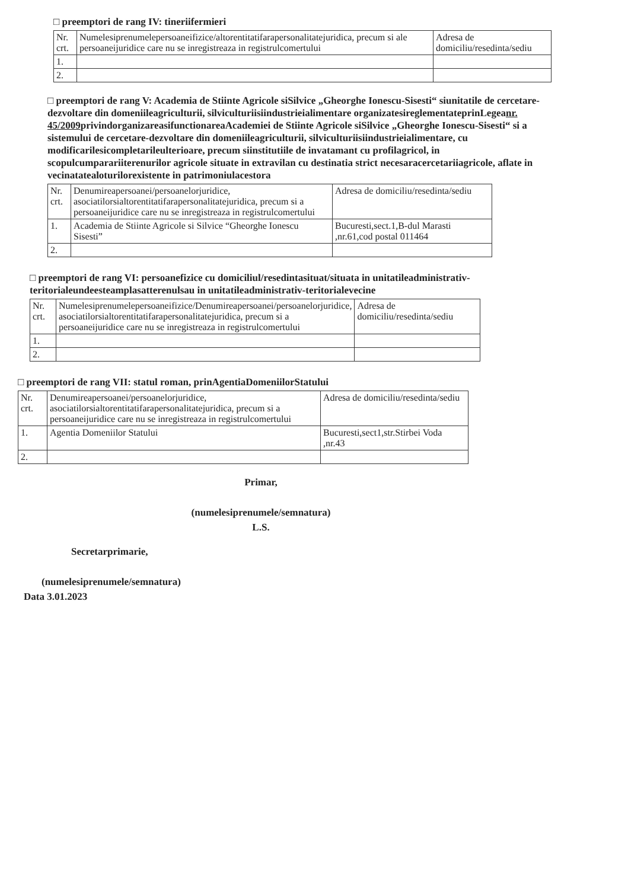□ preemptori de rang IV: tineriifermieri
| Nr. crt. | Numelesiprenumelepersoaneifizice/altorentitatifarapersonalitatejuridica, precum si ale persoaneijuridice care nu se inregistreaza in registrulcomertului | Adresa de domiciliu/resedinta/sediu |
| 1. | | |
| 2. | | |
□ preemptori de rang V: Academia de Stiinte Agricole siSilvice „Gheorghe Ionescu-Sisesti“ siunitatile de cercetare-dezvoltare din domeniileagriculturii, silviculturiisiindustrieialimentare organizatesireglementateprinLegeanr. 45/2009privindorganizareasifunctionareaAcademiei de Stiinte Agricole siSilvice „Gheorghe Ionescu-Sisesti“ si a sistemului de cercetare-dezvoltare din domeniileagriculturii, silviculturiisiindustrieialimentare, cu modificarilesicompletarileulterioare, precum siinstitutiile de invatamant cu profilagricol, in scopulcumparariiterenurilor agricole situate in extravilan cu destinatia strict necesaracercetariiagricole, aflate in vecinatatealoturilorexistente in patrimoniulacestora
| Nr. crt. | Denumireapersoanei/persoanelorjuridice, asociatilorsialtorentitatifarapersonalitatejuridica, precum si a persoaneijuridice care nu se inregistreaza in registrulcomertului | Adresa de domiciliu/resedinta/sediu |
| 1. | Academia de Stiinte Agricole si Silvice “Gheorghe Ionescu Sisesti” | Bucuresti,sect.1,B-dul Marasti ,nr.61,cod postal 011464 |
| 2. | | |
□ preemptori de rang VI: persoanefizice cu domiciliul/resedintasituat/situata in unitatileadministrativ-teritorialeundeesteamplasatterenulsau in unitatileadministrativ-teritorialevecine
| Nr. crt. | Numelesiprenumelepersoaneifizice/Denumireapersoanei/persoanelorjuridice, asociatilorsialtorentitatifarapersonalitatejuridica, precum si a persoaneijuridice care nu se inregistreaza in registrulcomertului | Adresa de domiciliu/resedinta/sediu |
| 1. | | |
| 2. | | |
□ preemptori de rang VII: statul roman, prinAgentiaDomeniilorStatului
| Nr. crt. | Denumireapersoanei/persoanelorjuridice, asociatilorsialtorentitatifarapersonalitatejuridica, precum si a persoaneijuridice care nu se inregistreaza in registrulcomertului | Adresa de domiciliu/resedinta/sediu |
| 1. | Agentia Domeniilor Statului | Bucuresti,sect1,str.Stirbei Voda ,nr.43 |
| 2. | | |
Primar,
(numelesiprenumele/semnatura)
L.S.
Secretarprimarie,
(numelesiprenumele/semnatura)
Data 3.01.2023